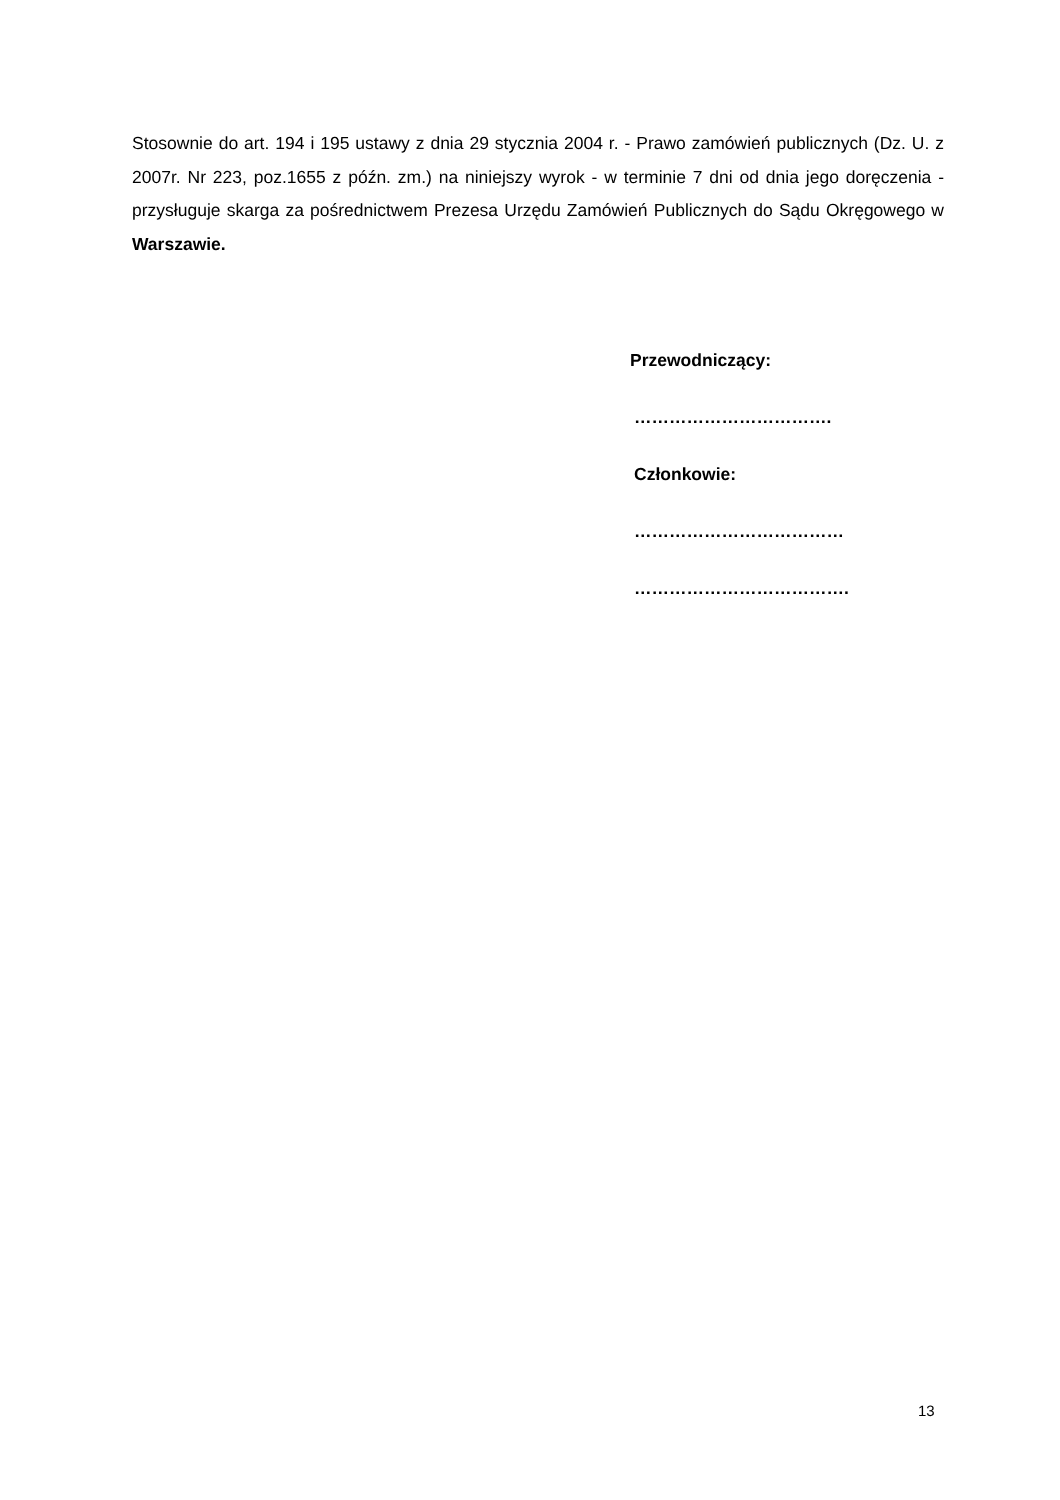Stosownie do art. 194 i 195 ustawy z dnia 29 stycznia 2004 r. - Prawo zamówień publicznych (Dz. U. z 2007r. Nr 223, poz.1655 z późn. zm.) na niniejszy wyrok - w terminie 7 dni od dnia jego doręczenia - przysługuje skarga za pośrednictwem Prezesa Urzędu Zamówień Publicznych do Sądu Okręgowego w Warszawie.
Przewodniczący:
…………………………….
Członkowie:
………………………………
……………………………….
13